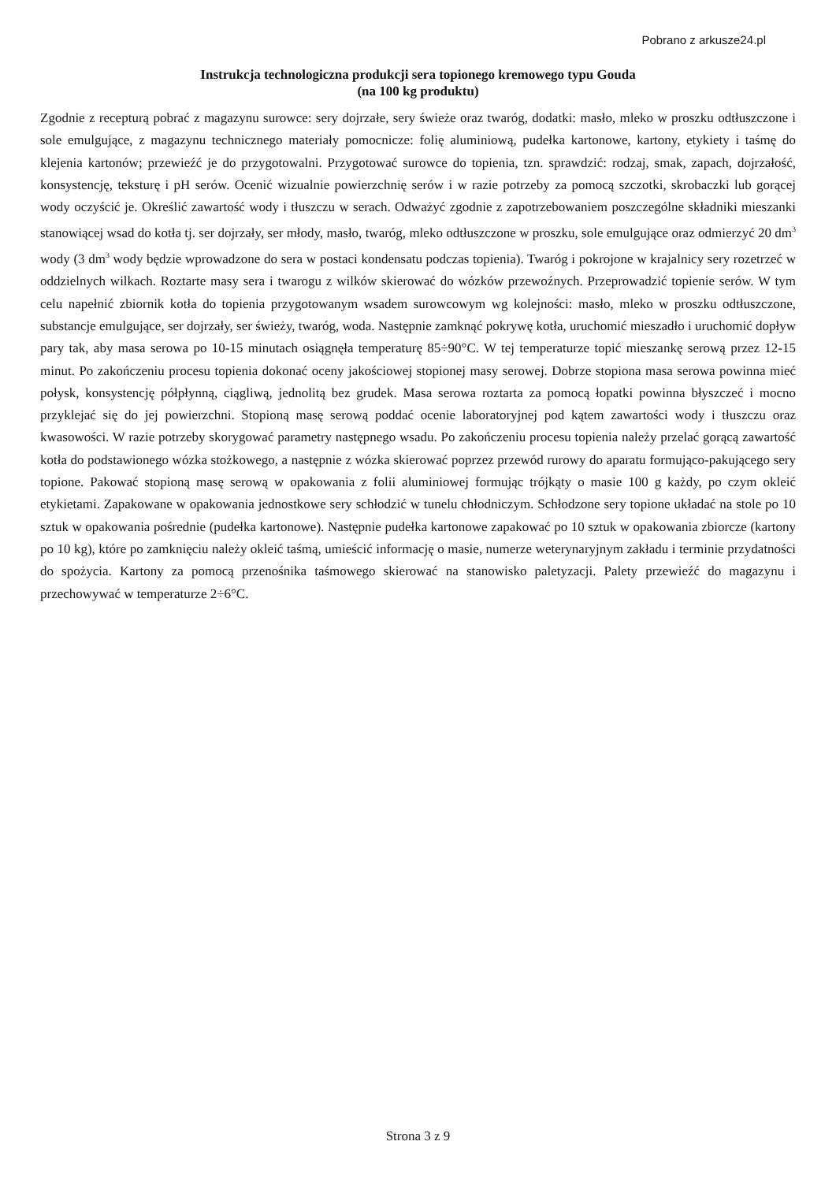Pobrano z arkusze24.pl
Instrukcja technologiczna produkcji sera topionego kremowego typu Gouda
(na 100 kg produktu)
Zgodnie z recepturą pobrać z magazynu surowce: sery dojrzałe, sery świeże oraz twaróg, dodatki: masło, mleko w proszku odtłuszczone i sole emulgujące, z magazynu technicznego materiały pomocnicze: folię aluminiową, pudełka kartonowe, kartony, etykiety i taśmę do klejenia kartonów; przewieźć je do przygotowalni. Przygotować surowce do topienia, tzn. sprawdzić: rodzaj, smak, zapach, dojrzałość, konsystencję, teksturę i pH serów. Ocenić wizualnie powierzchnię serów i w razie potrzeby za pomocą szczotki, skrobaczki lub gorącej wody oczyścić je. Określić zawartość wody i tłuszczu w serach. Odważyć zgodnie z zapotrzebowaniem poszczególne składniki mieszanki stanowiącej wsad do kotła tj. ser dojrzały, ser młody, masło, twaróg, mleko odtłuszczone w proszku, sole emulgujące oraz odmierzyć 20 dm<sup>3</sup> wody (3 dm<sup>3</sup> wody będzie wprowadzone do sera w postaci kondensatu podczas topienia). Twaróg i pokrojone w krajalnicy sery rozetrzeć w oddzielnych wilkach. Roztarte masy sera i twarogu z wilków skierować do wózków przewoźnych. Przeprowadzić topienie serów. W tym celu napełnić zbiornik kotła do topienia przygotowanym wsadem surowcowym wg kolejności: masło, mleko w proszku odtłuszczone, substancje emulgujące, ser dojrzały, ser świeży, twaróg, woda. Następnie zamknąć pokrywę kotła, uruchomić mieszadło i uruchomić dopływ pary tak, aby masa serowa po 10-15 minutach osiągnęła temperaturę 85÷90°C. W tej temperaturze topić mieszankę serową przez 12-15 minut. Po zakończeniu procesu topienia dokonać oceny jakościowej stopionej masy serowej. Dobrze stopiona masa serowa powinna mieć połysk, konsystencję półpłynną, ciągliwą, jednolitą bez grudek. Masa serowa roztarta za pomocą łopatki powinna błyszczeć i mocno przyklejać się do jej powierzchni. Stopioną masę serową poddać ocenie laboratoryjnej pod kątem zawartości wody i tłuszczu oraz kwasowości. W razie potrzeby skorygować parametry następnego wsadu. Po zakończeniu procesu topienia należy przelać gorącą zawartość kotła do podstawionego wózka stożkowego, a następnie z wózka skierować poprzez przewód rurowy do aparatu formująco-pakującego sery topione. Pakować stopioną masę serową w opakowania z folii aluminiowej formując trójkąty o masie 100 g każdy, po czym okleić etykietami. Zapakowane w opakowania jednostkowe sery schłodzić w tunelu chłodniczym. Schłodzone sery topione układać na stole po 10 sztuk w opakowania pośrednie (pudełka kartonowe). Następnie pudełka kartonowe zapakować po 10 sztuk w opakowania zbiorcze (kartony po 10 kg), które po zamknięciu należy okleić taśmą, umieścić informację o masie, numerze weterynaryjnym zakładu i terminie przydatności do spożycia. Kartony za pomocą przenośnika taśmowego skierować na stanowisko paletyzacji. Palety przewieźć do magazynu i przechowywać w temperaturze 2÷6°C.
Strona 3 z 9